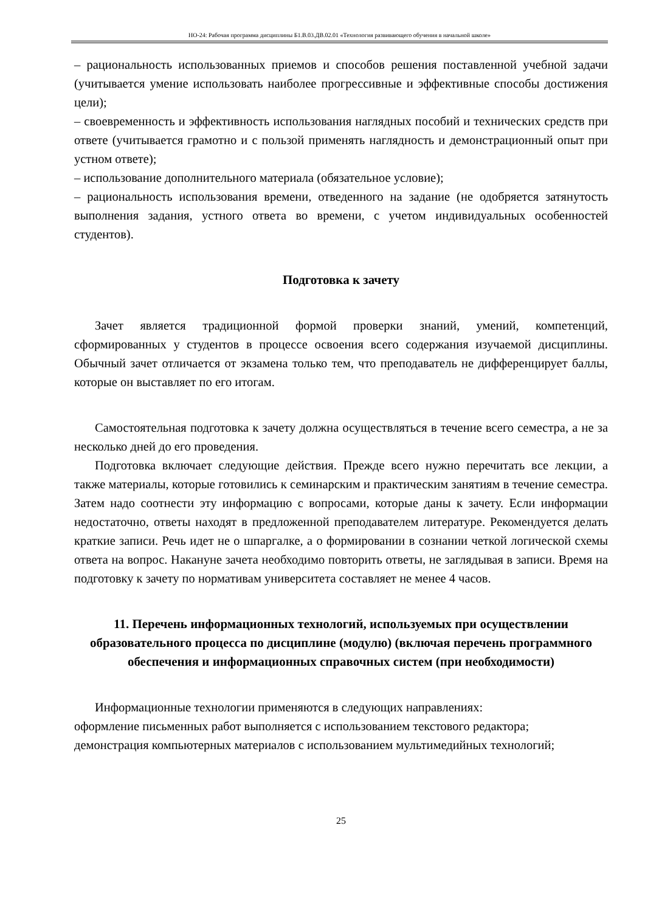НО-24: Рабочая программа дисциплины Б1.В.03.ДВ.02.01 «Технология развивающего обучения в начальной школе»
– рациональность использованных приемов и способов решения поставленной учебной задачи (учитывается умение использовать наиболее прогрессивные и эффективные способы достижения цели);
– своевременность и эффективность использования наглядных пособий и технических средств при ответе (учитывается грамотно и с пользой применять наглядность и демонстрационный опыт при устном ответе);
– использование дополнительного материала (обязательное условие);
– рациональность использования времени, отведенного на задание (не одобряется затянутость выполнения задания, устного ответа во времени, с учетом индивидуальных особенностей студентов).
Подготовка к зачету
Зачет является традиционной формой проверки знаний, умений, компетенций, сформированных у студентов в процессе освоения всего содержания изучаемой дисциплины. Обычный зачет отличается от экзамена только тем, что преподаватель не дифференцирует баллы, которые он выставляет по его итогам.
Самостоятельная подготовка к зачету должна осуществляться в течение всего семестра, а не за несколько дней до его проведения.
Подготовка включает следующие действия. Прежде всего нужно перечитать все лекции, а также материалы, которые готовились к семинарским и практическим занятиям в течение семестра. Затем надо соотнести эту информацию с вопросами, которые даны к зачету. Если информации недостаточно, ответы находят в предложенной преподавателем литературе. Рекомендуется делать краткие записи. Речь идет не о шпаргалке, а о формировании в сознании четкой логической схемы ответа на вопрос. Накануне зачета необходимо повторить ответы, не заглядывая в записи. Время на подготовку к зачету по нормативам университета составляет не менее 4 часов.
11. Перечень информационных технологий, используемых при осуществлении образовательного процесса по дисциплине (модулю) (включая перечень программного обеспечения и информационных справочных систем (при необходимости)
Информационные технологии применяются в следующих направлениях:
оформление письменных работ выполняется с использованием текстового редактора;
демонстрация компьютерных материалов с использованием мультимедийных технологий;
25